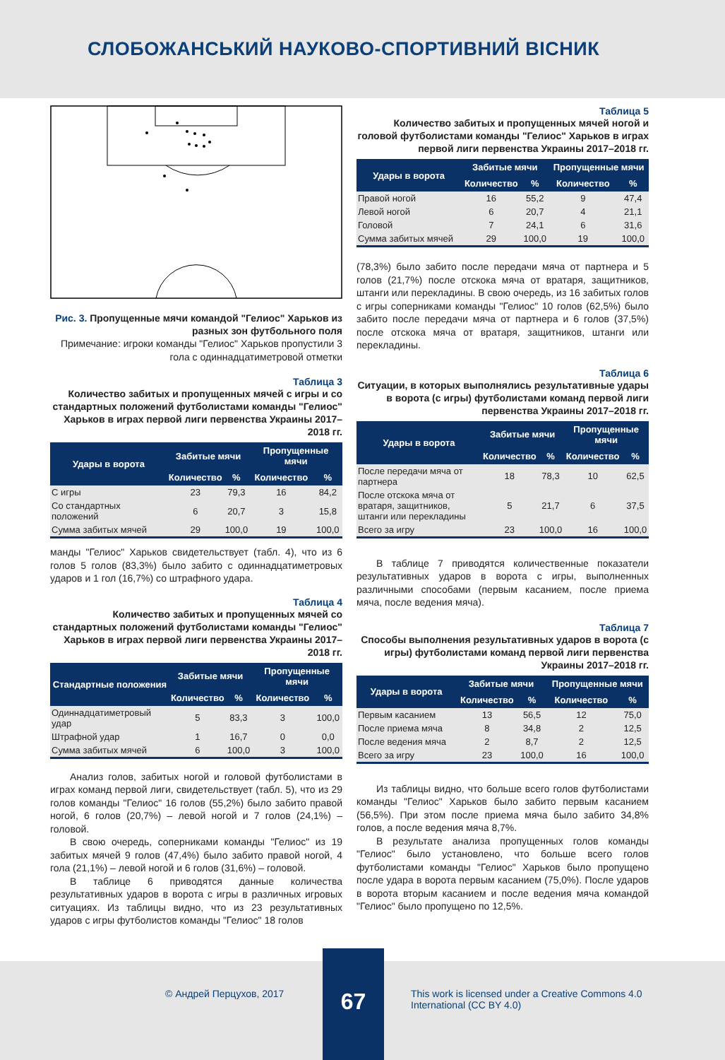СЛОБОЖАНСЬКИЙ НАУКОВО-СПОРТИВНИЙ ВІСНИК
Рис. 3. Пропущенные мячи командой "Гелиос" Харьков из разных зон футбольного поля
Примечание: игроки команды "Гелиос" Харьков пропустили 3 гола с одиннадцатиметровой отметки
Таблица 3
Количество забитых и пропущенных мячей с игры и со стандартных положений футболистами команды "Гелиос" Харьков в играх первой лиги первенства Украины 2017–2018 гг.
| Удары в ворота | Забитые мячи | | Пропущенные мячи | |
| --- | --- | --- | --- | --- |
| | Количество | % | Количество | % |
| С игры | 23 | 79,3 | 16 | 84,2 |
| Со стандартных положений | 6 | 20,7 | 3 | 15,8 |
| Сумма забитых мячей | 29 | 100,0 | 19 | 100,0 |
манды "Гелиос" Харьков свидетельствует (табл. 4), что из 6 голов 5 голов (83,3%) было забито с одиннадцатиметровых ударов и 1 гол (16,7%) со штрафного удара.
Таблица 4
Количество забитых и пропущенных мячей со стандартных положений футболистами команды "Гелиос" Харьков в играх первой лиги первенства Украины 2017–2018 гг.
| Стандартные положения | Забитые мячи | | Пропущенные мячи | |
| --- | --- | --- | --- | --- |
| | Количество | % | Количество | % |
| Одиннадцатиметровый удар | 5 | 83,3 | 3 | 100,0 |
| Штрафной удар | 1 | 16,7 | 0 | 0,0 |
| Сумма забитых мячей | 6 | 100,0 | 3 | 100,0 |
Анализ голов, забитых ногой и головой футболистами в играх команд первой лиги, свидетельствует (табл. 5), что из 29 голов команды "Гелиос" 16 голов (55,2%) было забито правой ногой, 6 голов (20,7%) – левой ногой и 7 голов (24,1%) – головой.
В свою очередь, соперниками команды "Гелиос" из 19 забитых мячей 9 голов (47,4%) было забито правой ногой, 4 гола (21,1%) – левой ногой и 6 голов (31,6%) – головой.
В таблице 6 приводятся данные количества результативных ударов в ворота с игры в различных игровых ситуациях. Из таблицы видно, что из 23 результативных ударов с игры футболистов команды "Гелиос" 18 голов
Таблица 5
Количество забитых и пропущенных мячей ногой и головой футболистами команды "Гелиос" Харьков в играх первой лиги первенства Украины 2017–2018 гг.
| Удары в ворота | Забитые мячи | | Пропущенные мячи | |
| --- | --- | --- | --- | --- |
| | Количество | % | Количество | % |
| Правой ногой | 16 | 55,2 | 9 | 47,4 |
| Левой ногой | 6 | 20,7 | 4 | 21,1 |
| Головой | 7 | 24,1 | 6 | 31,6 |
| Сумма забитых мячей | 29 | 100,0 | 19 | 100,0 |
(78,3%) было забито после передачи мяча от партнера и 5 голов (21,7%) после отскока мяча от вратаря, защитников, штанги или перекладины. В свою очередь, из 16 забитых голов с игры соперниками команды "Гелиос" 10 голов (62,5%) было забито после передачи мяча от партнера и 6 голов (37,5%) после отскока мяча от вратаря, защитников, штанги или перекладины.
Таблица 6
Ситуации, в которых выполнялись результативные удары в ворота (с игры) футболистами команд первой лиги первенства Украины 2017–2018 гг.
| Удары в ворота | Забитые мячи | | Пропущенные мячи | |
| --- | --- | --- | --- | --- |
| | Количество | % | Количество | % |
| После передачи мяча от партнера | 18 | 78,3 | 10 | 62,5 |
| После отскока мяча от вратаря, защитников, штанги или перекладины | 5 | 21,7 | 6 | 37,5 |
| Всего за игру | 23 | 100,0 | 16 | 100,0 |
В таблице 7 приводятся количественные показатели результативных ударов в ворота с игры, выполненных различными способами (первым касанием, после приема мяча, после ведения мяча).
Таблица 7
Способы выполнения результативных ударов в ворота (с игры) футболистами команд первой лиги первенства Украины 2017–2018 гг.
| Удары в ворота | Забитые мячи | | Пропущенные мячи | |
| --- | --- | --- | --- | --- |
| | Количество | % | Количество | % |
| Первым касанием | 13 | 56,5 | 12 | 75,0 |
| После приема мяча | 8 | 34,8 | 2 | 12,5 |
| После ведения мяча | 2 | 8,7 | 2 | 12,5 |
| Всего за игру | 23 | 100,0 | 16 | 100,0 |
Из таблицы видно, что больше всего голов футболистами команды "Гелиос" Харьков было забито первым касанием (56,5%). При этом после приема мяча было забито 34,8% голов, а после ведения мяча 8,7%.
В результате анализа пропущенных голов команды "Гелиос" было установлено, что больше всего голов футболистами команды "Гелиос" Харьков было пропущено после удара в ворота первым касанием (75,0%). После ударов в ворота вторым касанием и после ведения мяча командой "Гелиос" было пропущено по 12,5%.
© Андрей Перцухов, 2017
67
This work is licensed under a Creative Commons 4.0 International (CC BY 4.0)